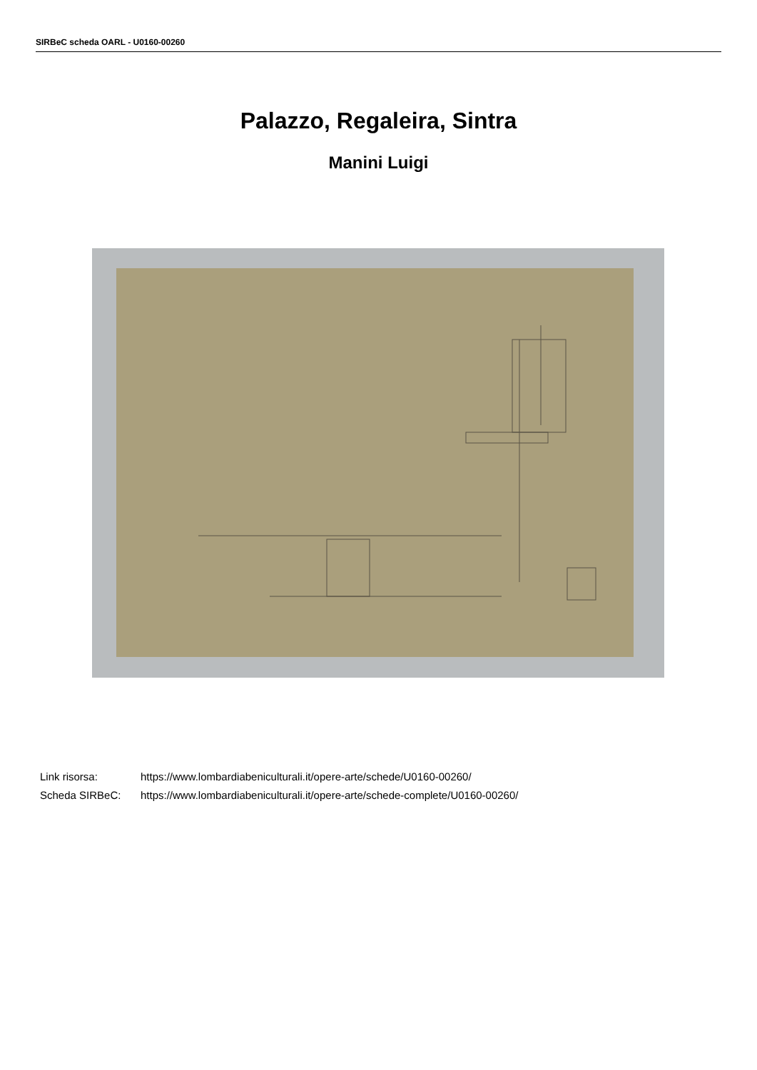SIRBeC scheda OARL - U0160-00260
Palazzo, Regaleira, Sintra
Manini Luigi
Link risorsa: https://www.lombardiabeniculturali.it/opere-arte/schede/U0160-00260/
Scheda SIRBeC: https://www.lombardiabeniculturali.it/opere-arte/schede-complete/U0160-00260/